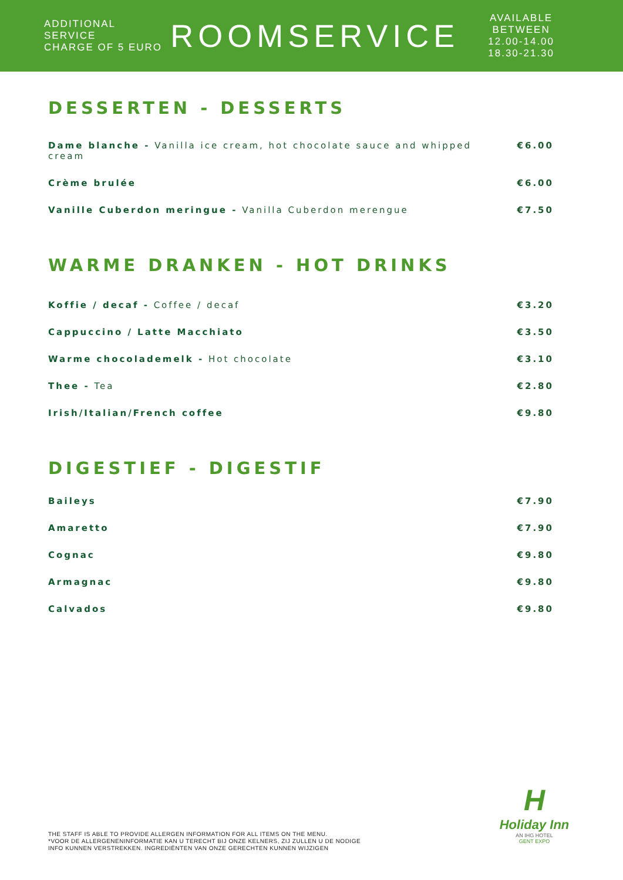ADDITIONAL SERVICE
CHARGE OF 5 EURO
ROOMSERVICE
AVAILABLE BETWEEN
12.00-14.00
18.30-21.30
DESSERTEN - DESSERTS
Dame blanche - Vanilla ice cream, hot chocolate sauce and whipped cream €6.00
Crème brulée €6.00
Vanille Cuberdon meringue - Vanilla Cuberdon merengue €7.50
WARME DRANKEN - HOT DRINKS
Koffie / decaf - Coffee / decaf €3.20
Cappuccino / Latte Macchiato €3.50
Warme chocolademelk - Hot chocolate €3.10
Thee - Tea €2.80
Irish/Italian/French coffee €9.80
DIGESTIEF - DIGESTIF
Baileys €7.90
Amaretto €7.90
Cognac €9.80
Armagnac €9.80
Calvados €9.80
H
Holiday Inn
AN IHG HOTEL
GENT EXPO
THE STAFF IS ABLE TO PROVIDE ALLERGEN INFORMATION FOR ALL ITEMS ON THE MENU.
*VOOR DE ALLERGENENINFORMATIE KAN U TERECHT BIJ ONZE KELNERS, ZIJ ZULLEN U DE NODIGE
INFO KUNNEN VERSTREKKEN. INGREDIËNTEN VAN ONZE GERECHTEN KUNNEN WIJZIGEN